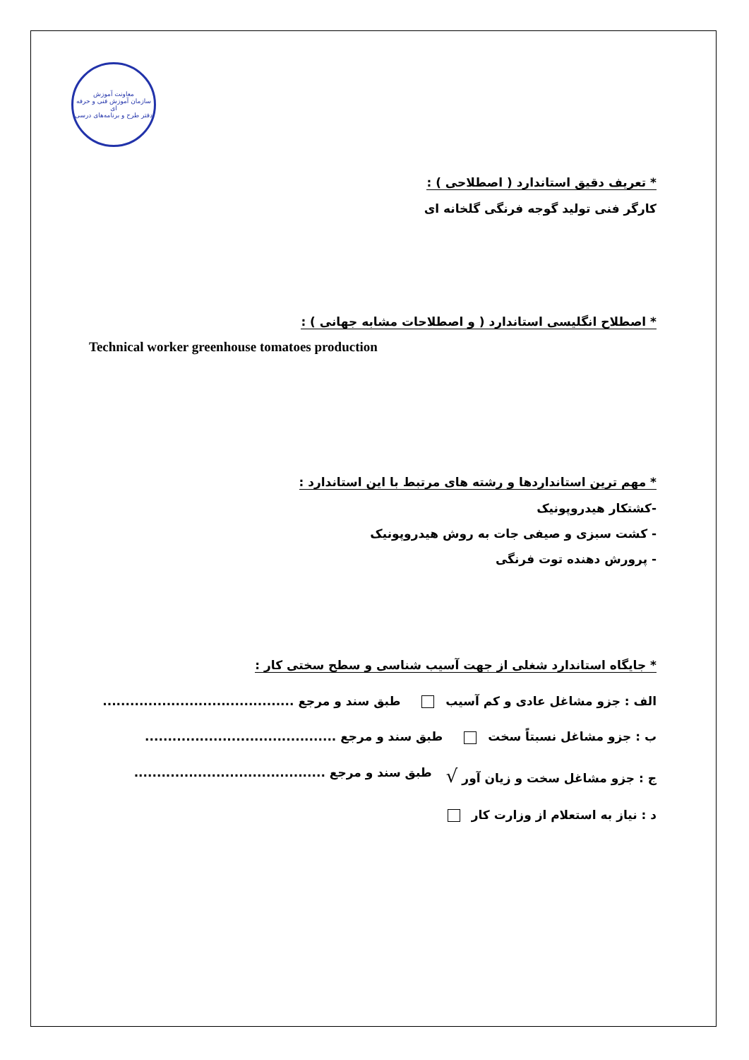معاونت آموزش
سازمان آموزش فنی و حرفه ای
دفتر طرح و برنامه‌های درسی
* تعریف دقیق استاندارد ( اصطلاحی ) :
کارگر فنی تولید گوجه فرنگی گلخانه ای
* اصطلاح انگلیسی استاندارد ( و اصطلاحات مشابه جهانی ) :
Technical worker greenhouse tomatoes production
* مهم ترین استانداردها و رشته های مرتبط با این استاندارد :
-کشتکار هیدروپونیک
- کشت سبزی و صیفی جات به روش هیدروپونیک
- پرورش دهنده توت فرنگی
* جایگاه استاندارد شغلی از جهت آسیب شناسی و سطح سختی کار :
الف : جزو مشاغل عادی و کم آسیب طبق سند و مرجع ..........................................
ب : جزو مشاغل نسبتاً سخت طبق سند و مرجع ..........................................
ج : جزو مشاغل سخت و زیان آور √ طبق سند و مرجع ..........................................
د : نیاز به استعلام از وزارت کار